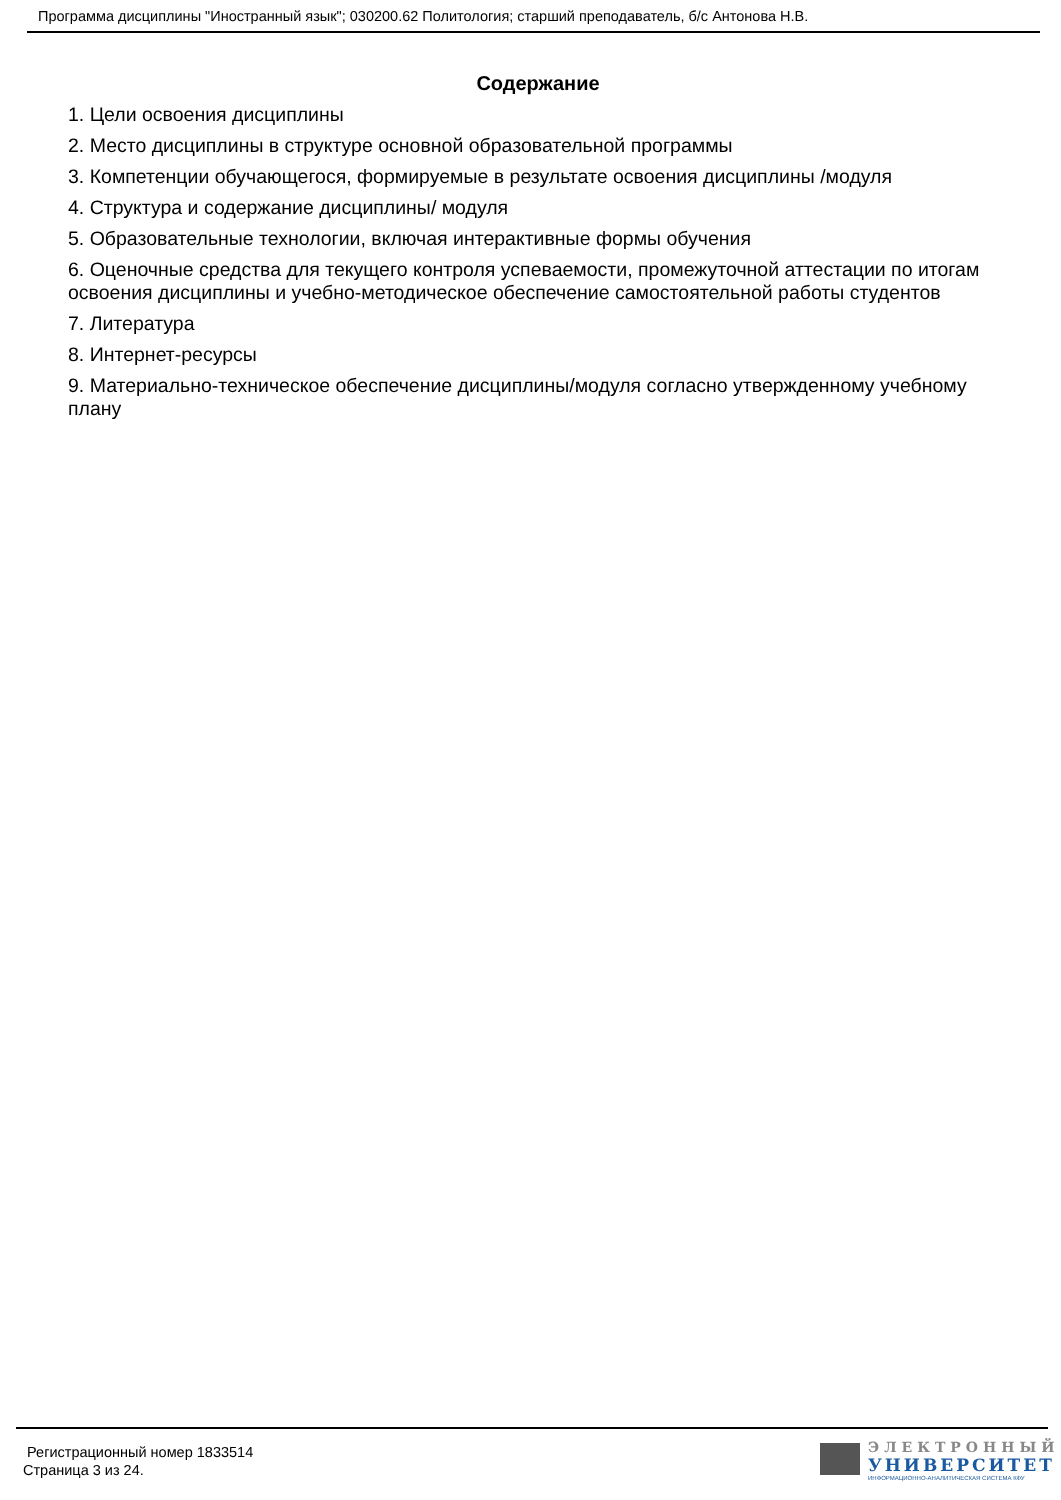Программа дисциплины "Иностранный язык"; 030200.62 Политология; старший преподаватель, б/с Антонова Н.В.
Содержание
1. Цели освоения дисциплины
2. Место дисциплины в структуре основной образовательной программы
3. Компетенции обучающегося, формируемые в результате освоения дисциплины /модуля
4. Структура и содержание дисциплины/ модуля
5. Образовательные технологии, включая интерактивные формы обучения
6. Оценочные средства для текущего контроля успеваемости, промежуточной аттестации по итогам освоения дисциплины и учебно-методическое обеспечение самостоятельной работы студентов
7. Литература
8. Интернет-ресурсы
9. Материально-техническое обеспечение дисциплины/модуля согласно утвержденному учебному плану
Регистрационный номер 1833514
Страница 3 из 24.
ЭЛЕКТРОННЫЙ
УНИВЕРСИТЕТ
ИНФОРМАЦИОННО-АНАЛИТИЧЕСКАЯ СИСТЕМА КФУ